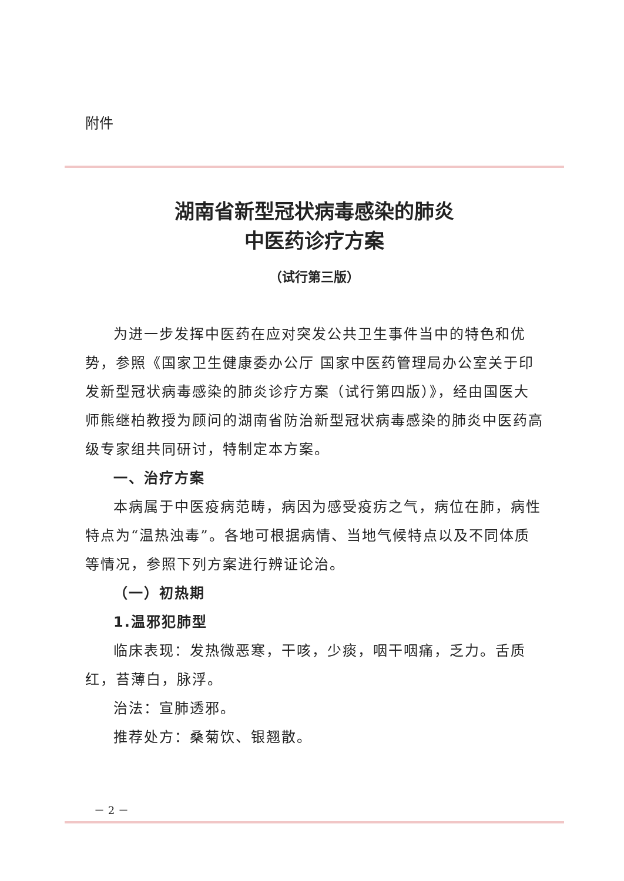附件
湖南省新型冠状病毒感染的肺炎
中医药诊疗方案
（试行第三版）
为进一步发挥中医药在应对突发公共卫生事件当中的特色和优势，参照《国家卫生健康委办公厅 国家中医药管理局办公室关于印发新型冠状病毒感染的肺炎诊疗方案（试行第四版）》，经由国医大师熊继柏教授为顾问的湖南省防治新型冠状病毒感染的肺炎中医药高级专家组共同研讨，特制定本方案。
一、治疗方案
本病属于中医疫病范畴，病因为感受疫疠之气，病位在肺，病性特点为“温热浊毒”。各地可根据病情、当地气候特点以及不同体质等情况，参照下列方案进行辨证论治。
（一）初热期
1.温邪犯肺型
临床表现：发热微恶寒，干咳，少痰，咽干咽痛，乏力。舌质红，苔薄白，脉浮。
治法：宣肺透邪。
推荐处方：桑菊饮、银翘散。
－ 2 －